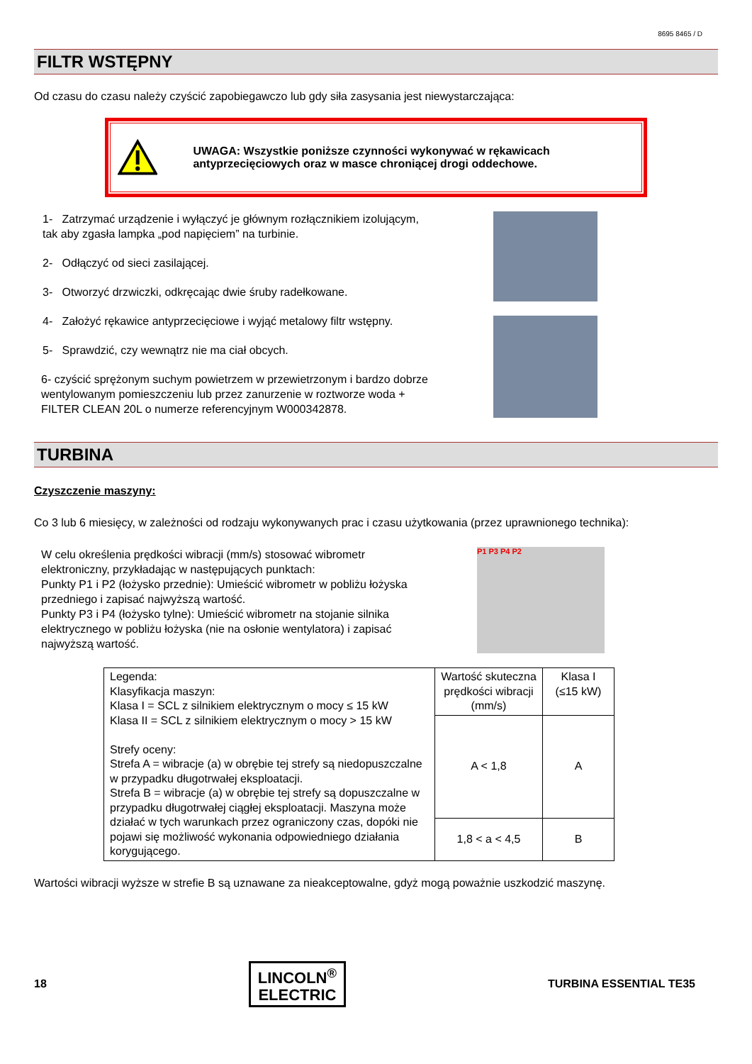8695 8465 / D
FILTR WSTĘPNY
Od czasu do czasu należy czyścić zapobiegawczo lub gdy siła zasysania jest niewystarczająca:
UWAGA: Wszystkie poniższe czynności wykonywać w rękawicach antyprzecięciowych oraz w masce chroniącej drogi oddechowe.
1- Zatrzymać urządzenie i wyłączyć je głównym rozłącznikiem izolującym, tak aby zgasła lampka „pod napięciem” na turbinie.
2- Odłączyć od sieci zasilającej.
3- Otworzyć drzwiczki, odkręcając dwie śruby radełkowane.
4- Założyć rękawice antyprzecięciowe i wyjąć metalowy filtr wstępny.
5- Sprawdzić, czy wewnątrz nie ma ciał obcych.
6- czyścić sprężonym suchym powietrzem w przewietrzonym i bardzo dobrze wentylowanym pomieszczeniu lub przez zanurzenie w roztworze woda + FILTER CLEAN 20L o numerze referencyjnym W000342878.
TURBINA
Czyszczenie maszyny:
Co 3 lub 6 miesięcy, w zależności od rodzaju wykonywanych prac i czasu użytkowania (przez uprawnionego technika):
W celu określenia prędkości wibracji (mm/s) stosować wibrometr elektroniczny, przykładając w następujących punktach:
Punkty P1 i P2 (łożysko przednie): Umieścić wibrometr w pobliżu łożyska przedniego i zapisać najwyższą wartość.
Punkty P3 i P4 (łożysko tylne): Umieścić wibrometr na stojanie silnika elektrycznego w pobliżu łożyska (nie na osłonie wentylatora) i zapisać najwyższą wartość.
P1 P3 P4 P2
| Legenda: Klasyfikacja maszyn: Klasa I = SCL z silnikiem elektrycznym o mocy ≤ 15 kW Klasa II = SCL z silnikiem elektrycznym o mocy > 15 kW Strefy oceny: Strefa A = wibracje (a) w obrębie tej strefy są niedopuszczalne w przypadku długotrwałej eksploatacji. Strefa B = wibracje (a) w obrębie tej strefy są dopuszczalne w przypadku długotrwałej ciągłej eksploatacji. Maszyna może działać w tych warunkach przez ograniczony czas, dopóki nie pojawi się możliwość wykonania odpowiedniego działania korygującego. | Wartość skuteczna prędkości wibracji (mm/s) | Klasa I (≤15 kW) |
| | A < 1,8 | A |
| | 1,8 < a < 4,5 | B |
Wartości wibracji wyższe w strefie B są uznawane za nieakceptowalne, gdyż mogą poważnie uszkodzić maszynę.
18 LINCOLN<sup>®</sup>
ELECTRIC TURBINA ESSENTIAL TE35